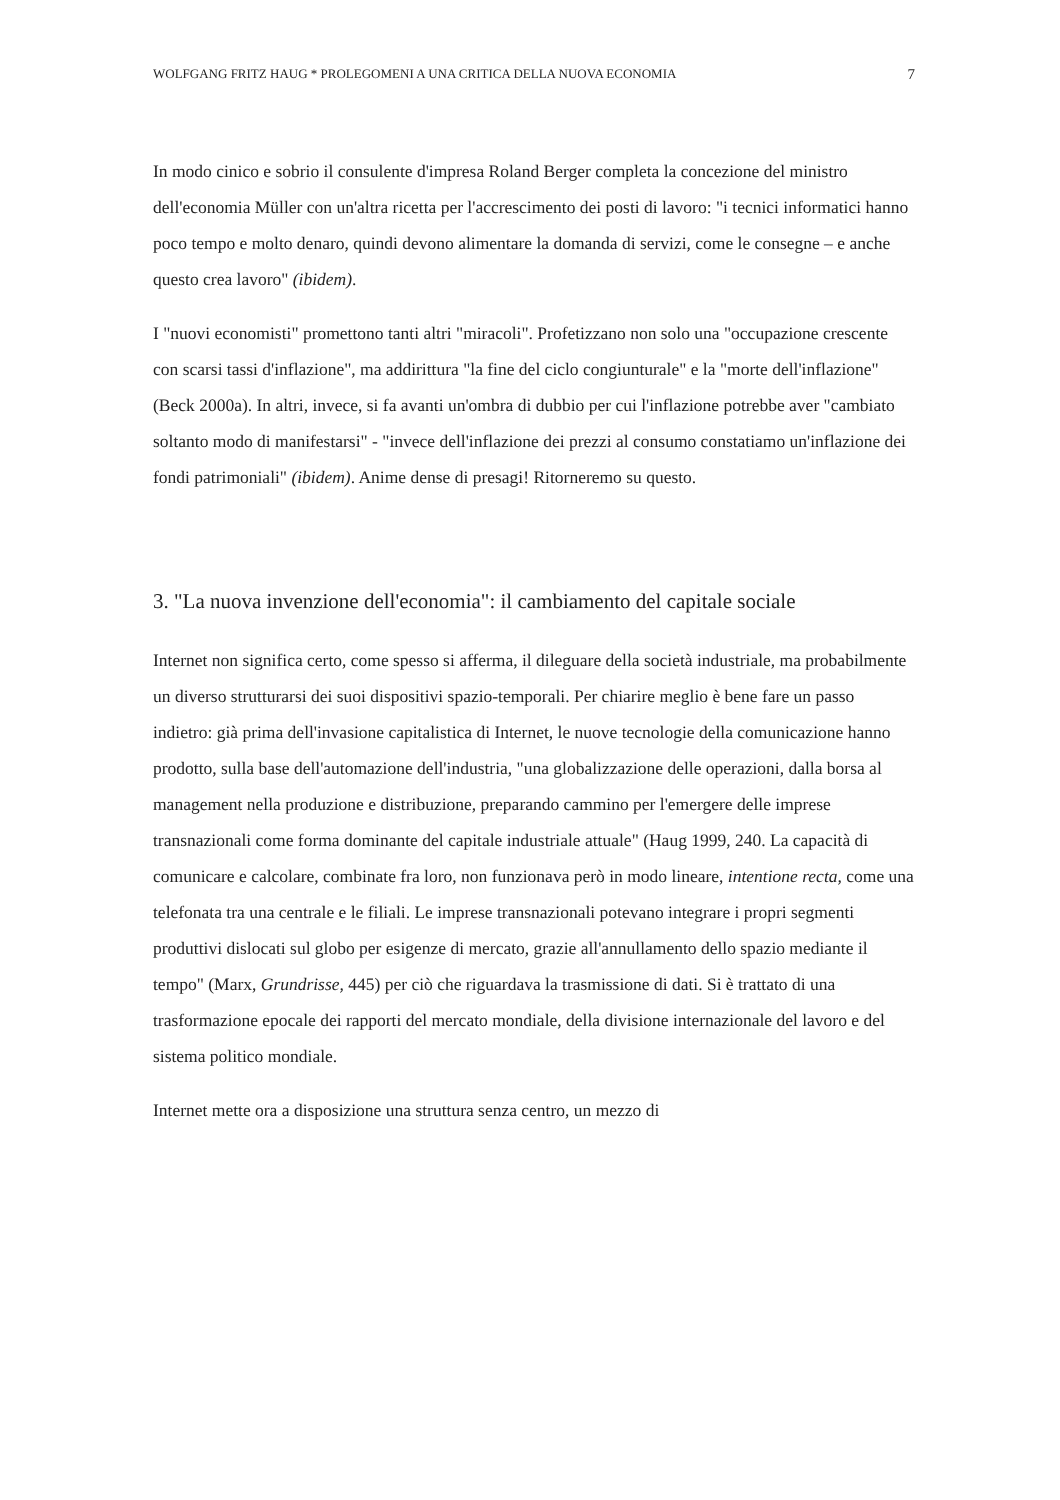WOLFGANG FRITZ HAUG * PROLEGOMENI A UNA CRITICA DELLA NUOVA ECONOMIA 7
In modo cinico e sobrio il consulente d'impresa Roland Berger completa la concezione del ministro dell'economia Müller con un'altra ricetta per l'accrescimento dei posti di lavoro: "i tecnici informatici hanno poco tempo e molto denaro, quindi devono alimentare la domanda di servizi, come le consegne – e anche questo crea lavoro" (ibidem).
I "nuovi economisti" promettono tanti altri "miracoli". Profetizzano non solo una "occupazione crescente con scarsi tassi d'inflazione", ma addirittura "la fine del ciclo congiunturale" e la "morte dell'inflazione" (Beck 2000a). In altri, invece, si fa avanti un'ombra di dubbio per cui l'inflazione potrebbe aver "cambiato soltanto modo di manifestarsi" - "invece dell'inflazione dei prezzi al consumo constatiamo un'inflazione dei fondi patrimoniali" (ibidem). Anime dense di presagi! Ritorneremo su questo.
3. "La nuova invenzione dell'economia": il cambiamento del capitale sociale
Internet non significa certo, come spesso si afferma, il dileguare della società industriale, ma probabilmente un diverso strutturarsi dei suoi dispositivi spazio-temporali. Per chiarire meglio è bene fare un passo indietro: già prima dell'invasione capitalistica di Internet, le nuove tecnologie della comunicazione hanno prodotto, sulla base dell'automazione dell'industria, "una globalizzazione delle operazioni, dalla borsa al management nella produzione e distribuzione, preparando cammino per l'emergere delle imprese transnazionali come forma dominante del capitale industriale attuale" (Haug 1999, 240. La capacità di comunicare e calcolare, combinate fra loro, non funzionava però in modo lineare, intentione recta, come una telefonata tra una centrale e le filiali. Le imprese transnazionali potevano integrare i propri segmenti produttivi dislocati sul globo per esigenze di mercato, grazie all'annullamento dello spazio mediante il tempo" (Marx, Grundrisse, 445) per ciò che riguardava la trasmissione di dati. Si è trattato di una trasformazione epocale dei rapporti del mercato mondiale, della divisione internazionale del lavoro e del sistema politico mondiale.
Internet mette ora a disposizione una struttura senza centro, un mezzo di